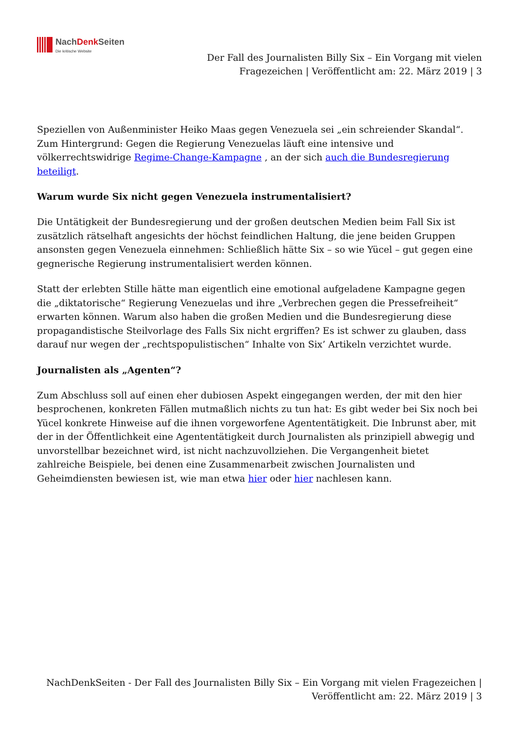NachDenk Seiten
Die kritische Website
Der Fall des Journalisten Billy Six – Ein Vorgang mit vielen Fragezeichen | Veröffentlicht am: 22. März 2019 | 3
Speziellen von Außenminister Heiko Maas gegen Venezuela sei „ein schreiender Skandal“. Zum Hintergrund: Gegen die Regierung Venezuelas läuft eine intensive und völkerrechtswidrige Regime-Change-Kampagne , an der sich auch die Bundesregierung beteiligt.
Warum wurde Six nicht gegen Venezuela instrumentalisiert?
Die Untätigkeit der Bundesregierung und der großen deutschen Medien beim Fall Six ist zusätzlich rätselhaft angesichts der höchst feindlichen Haltung, die jene beiden Gruppen ansonsten gegen Venezuela einnehmen: Schließlich hätte Six – so wie Yücel – gut gegen eine gegnerische Regierung instrumentalisiert werden können.
Statt der erlebten Stille hätte man eigentlich eine emotional aufgeladene Kampagne gegen die „diktatorische“ Regierung Venezuelas und ihre „Verbrechen gegen die Pressefreiheit“ erwarten können. Warum also haben die großen Medien und die Bundesregierung diese propagandistische Steilvorlage des Falls Six nicht ergriffen? Es ist schwer zu glauben, dass darauf nur wegen der „rechtspopulistischen“ Inhalte von Six’ Artikeln verzichtet wurde.
Journalisten als „Agenten“?
Zum Abschluss soll auf einen eher dubiosen Aspekt eingegangen werden, der mit den hier besprochenen, konkreten Fällen mutmaßlich nichts zu tun hat: Es gibt weder bei Six noch bei Yücel konkrete Hinweise auf die ihnen vorgeworfene Agententätigkeit. Die Inbrunst aber, mit der in der Öffentlichkeit eine Agententätigkeit durch Journalisten als prinzipiell abwegig und unvorstellbar bezeichnet wird, ist nicht nachzuvollziehen. Die Vergangenheit bietet zahlreiche Beispiele, bei denen eine Zusammenarbeit zwischen Journalisten und Geheimdiensten bewiesen ist, wie man etwa hier oder hier nachlesen kann.
NachDenkSeiten - Der Fall des Journalisten Billy Six – Ein Vorgang mit vielen Fragezeichen | Veröffentlicht am: 22. März 2019 | 3